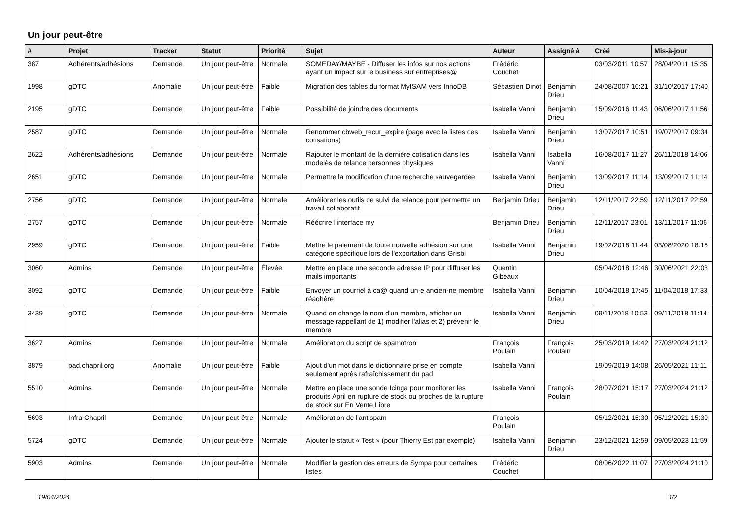Un jour peut-être
| # | Projet | Tracker | Statut | Priorité | Sujet | Auteur | Assigné à | Créé | Mis-à-jour |
| --- | --- | --- | --- | --- | --- | --- | --- | --- | --- |
| 387 | Adhérents/adhésions | Demande | Un jour peut-être | Normale | SOMEDAY/MAYBE - Diffuser les infos sur nos actions ayant un impact sur le business sur entreprises@ | Frédéric Couchet | | 03/03/2011 10:57 | 28/04/2011 15:35 |
| 1998 | gDTC | Anomalie | Un jour peut-être | Faible | Migration des tables du format MyISAM vers InnoDB | Sébastien Dinot | Benjamin Drieu | 24/08/2007 10:21 | 31/10/2017 17:40 |
| 2195 | gDTC | Demande | Un jour peut-être | Faible | Possibilité de joindre des documents | Isabella Vanni | Benjamin Drieu | 15/09/2016 11:43 | 06/06/2017 11:56 |
| 2587 | gDTC | Demande | Un jour peut-être | Normale | Renommer cbweb_recur_expire (page avec la listes des cotisations) | Isabella Vanni | Benjamin Drieu | 13/07/2017 10:51 | 19/07/2017 09:34 |
| 2622 | Adhérents/adhésions | Demande | Un jour peut-être | Normale | Rajouter le montant de la dernière cotisation dans les modelès de relance personnes physiques | Isabella Vanni | Isabella Vanni | 16/08/2017 11:27 | 26/11/2018 14:06 |
| 2651 | gDTC | Demande | Un jour peut-être | Normale | Permettre la modification d'une recherche sauvegardée | Isabella Vanni | Benjamin Drieu | 13/09/2017 11:14 | 13/09/2017 11:14 |
| 2756 | gDTC | Demande | Un jour peut-être | Normale | Améliorer les outils de suivi de relance pour permettre un travail collaboratif | Benjamin Drieu | Benjamin Drieu | 12/11/2017 22:59 | 12/11/2017 22:59 |
| 2757 | gDTC | Demande | Un jour peut-être | Normale | Réécrire l'interface my | Benjamin Drieu | Benjamin Drieu | 12/11/2017 23:01 | 13/11/2017 11:06 |
| 2959 | gDTC | Demande | Un jour peut-être | Faible | Mettre le paiement de toute nouvelle adhésion sur une catégorie spécifique lors de l'exportation dans Grisbi | Isabella Vanni | Benjamin Drieu | 19/02/2018 11:44 | 03/08/2020 18:15 |
| 3060 | Admins | Demande | Un jour peut-être | Élevée | Mettre en place une seconde adresse IP pour diffuser les mails importants | Quentin Gibeaux | | 05/04/2018 12:46 | 30/06/2021 22:03 |
| 3092 | gDTC | Demande | Un jour peut-être | Faible | Envoyer un courriel à ca@ quand un·e ancien·ne membre réadhère | Isabella Vanni | Benjamin Drieu | 10/04/2018 17:45 | 11/04/2018 17:33 |
| 3439 | gDTC | Demande | Un jour peut-être | Normale | Quand on change le nom d'un membre, afficher un message rappellant de 1) modifier l'alias et 2) prévenir le membre | Isabella Vanni | Benjamin Drieu | 09/11/2018 10:53 | 09/11/2018 11:14 |
| 3627 | Admins | Demande | Un jour peut-être | Normale | Amélioration du script de spamotron | François Poulain | François Poulain | 25/03/2019 14:42 | 27/03/2024 21:12 |
| 3879 | pad.chapril.org | Anomalie | Un jour peut-être | Faible | Ajout d'un mot dans le dictionnaire prise en compte seulement après rafraîchissement du pad | Isabella Vanni | | 19/09/2019 14:08 | 26/05/2021 11:11 |
| 5510 | Admins | Demande | Un jour peut-être | Normale | Mettre en place une sonde Icinga pour monitorer les produits April en rupture de stock ou proches de la rupture de stock sur En Vente Libre | Isabella Vanni | François Poulain | 28/07/2021 15:17 | 27/03/2024 21:12 |
| 5693 | Infra Chapril | Demande | Un jour peut-être | Normale | Amélioration de l'antispam | François Poulain | | 05/12/2021 15:30 | 05/12/2021 15:30 |
| 5724 | gDTC | Demande | Un jour peut-être | Normale | Ajouter le statut « Test » (pour Thierry Est par exemple) | Isabella Vanni | Benjamin Drieu | 23/12/2021 12:59 | 09/05/2023 11:59 |
| 5903 | Admins | Demande | Un jour peut-être | Normale | Modifier la gestion des erreurs de Sympa pour certaines listes | Frédéric Couchet | | 08/06/2022 11:07 | 27/03/2024 21:10 |
19/04/2024 1/2